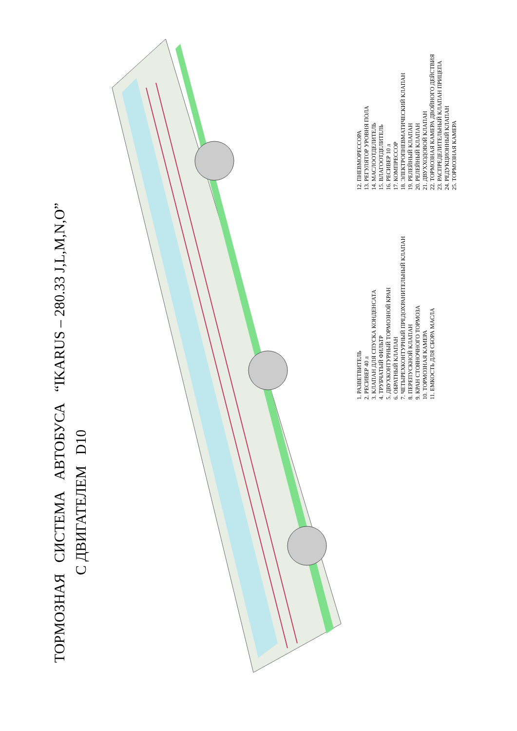ТОРМОЗНАЯ СИСТЕМА АВТОБУСА “IKARUS – 280.33 J,L,M,N,O”
С ДВИГАТЕЛЕМ D10
1. РАЗВЕТВИТЕЛЬ
2. РЕСИВЕР 40 л
3. КЛАПАН ДЛЯ СПУСКА КОНДЕНСАТА
4. ТРУБЧАТЫЙ ФИЛЬТР
5. ДВУХКОНТУРНЫЙ ТОРМОЗНОЙ КРАН
6. ОБРАТНЫЙ КЛАПАН
7. ЧЕТЫРЕХКОНТУРНЫЙ ПРЕДОХРАНИТЕЛЬНЫЙ КЛАПАН
8. ПЕРЕПУСКНОЙ КЛАПАН
9. КРАН СТОЯНОЧНОГО ТОРМОЗА
10. ТОРМОЗНАЯ КАМЕРА
11. ЕМКОСТЬ ДЛЯ СБОРА МАСЛА
12. ПНЕВМОРЕССОРА
13. РЕГУЛЯТОР УРОВНЯ ПОЛА
14. МАСЛООТДЕЛИТЕЛЬ
15. ВЛАГООТДЕЛИТЕЛЬ
16. РЕСИВЕР 10 л
17. КОМПРЕССОР
18. ЭЛЕКТРОПНЕВМАТИЧЕСКИЙ КЛАПАН
19. РЕЛЕЙНЫЙ КЛАПАН
20. РЕЛЕЙНЫЙ КЛАПАН
21. ДВУХХОДОВОЙ КЛАПАН
22. ТОРМОЗНАЯ КАМЕРА ДВОЙНОГО ДЕЙСТВИЯ
23. РАСПРЕДЕЛИТЕЛЬНЫЙ КЛАПАН ПРИЦЕПА
24. РЕДУКЦИОННЫЙ КЛАПАН
25. ТОРМОЗНАЯ КАМЕРА